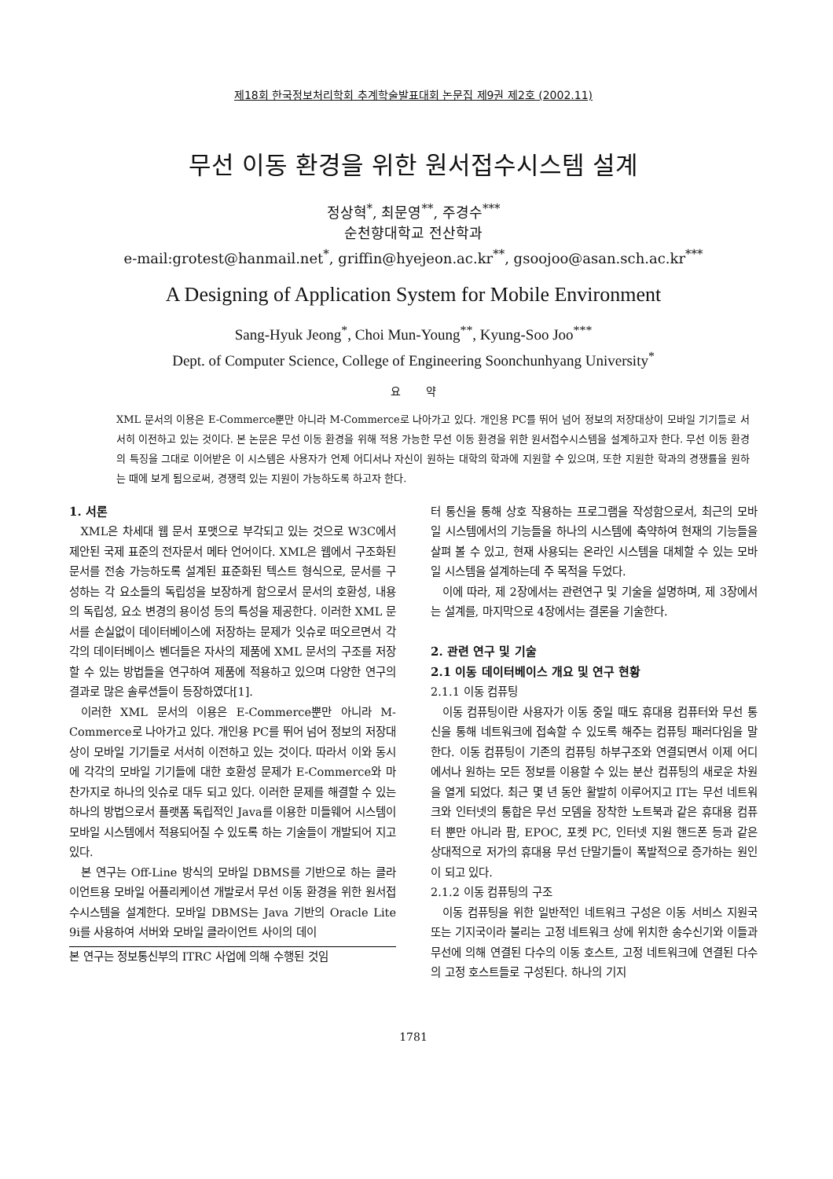제18회 한국정보처리학회 추계학술발표대회 논문집 제9권 제2호 (2002.11)
무선 이동 환경을 위한 원서접수시스템 설계
정상혁<sup>*</sup>, 최문영<sup>**</sup>, 주경수<sup>***</sup>
순천향대학교 전산학과
e-mail:grotest@hanmail.net<sup>*</sup>, griffin@hyejeon.ac.kr<sup>**</sup>, gsoojoo@asan.sch.ac.kr<sup>***</sup>
A Designing of Application System for Mobile Environment
Sang-Hyuk Jeong<sup>*</sup>, Choi Mun-Young<sup>**</sup>, Kyung-Soo Joo<sup>***</sup>
Dept. of Computer Science, College of Engineering Soonchunhyang University<sup>*</sup>
요 약
XML 문서의 이용은 E-Commerce뿐만 아니라 M-Commerce로 나아가고 있다. 개인용 PC를 뛰어 넘어 정보의 저장대상이 모바일 기기들로 서서히 이전하고 있는 것이다. 본 논문은 무선 이동 환경을 위해 적용 가능한 무선 이동 환경을 위한 원서접수시스템을 설계하고자 한다. 무선 이동 환경의 특징을 그대로 이어받은 이 시스템은 사용자가 언제 어디서나 자신이 원하는 대학의 학과에 지원할 수 있으며, 또한 지원한 학과의 경쟁률을 원하는 때에 보게 됨으로써, 경쟁력 있는 지원이 가능하도록 하고자 한다.
1. 서론
XML은 차세대 웹 문서 포맷으로 부각되고 있는 것으로 W3C에서 제안된 국제 표준의 전자문서 메타 언어이다. XML은 웹에서 구조화된 문서를 전송 가능하도록 설계된 표준화된 텍스트 형식으로, 문서를 구성하는 각 요소들의 독립성을 보장하게 함으로서 문서의 호환성, 내용의 독립성, 요소 변경의 용이성 등의 특성을 제공한다. 이러한 XML 문서를 손실없이 데이터베이스에 저장하는 문제가 잇슈로 떠오르면서 각각의 데이터베이스 벤더들은 자사의 제품에 XML 문서의 구조를 저장할 수 있는 방법들을 연구하여 제품에 적용하고 있으며 다양한 연구의 결과로 많은 솔루션들이 등장하였다[1].
이러한 XML 문서의 이용은 E-Commerce뿐만 아니라 M-Commerce로 나아가고 있다. 개인용 PC를 뛰어 넘어 정보의 저장대상이 모바일 기기들로 서서히 이전하고 있는 것이다. 따라서 이와 동시에 각각의 모바일 기기들에 대한 호환성 문제가 E-Commerce와 마찬가지로 하나의 잇슈로 대두 되고 있다. 이러한 문제를 해결할 수 있는 하나의 방법으로서 플랫폼 독립적인 Java를 이용한 미들웨어 시스템이 모바일 시스템에서 적용되어질 수 있도록 하는 기술들이 개발되어 지고 있다.
본 연구는 Off-Line 방식의 모바일 DBMS를 기반으로 하는 클라이언트용 모바일 어플리케이션 개발로서 무선 이동 환경을 위한 원서접수시스템을 설계한다. 모바일 DBMS는 Java 기반의 Oracle Lite 9i를 사용하여 서버와 모바일 클라이언트 사이의 데이
본 연구는 정보통신부의 ITRC 사업에 의해 수행된 것임
터 통신을 통해 상호 작용하는 프로그램을 작성함으로서, 최근의 모바일 시스템에서의 기능들을 하나의 시스템에 축약하여 현재의 기능들을 살펴 볼 수 있고, 현재 사용되는 온라인 시스템을 대체할 수 있는 모바일 시스템을 설계하는데 주 목적을 두었다.
이에 따라, 제 2장에서는 관련연구 및 기술을 설명하며, 제 3장에서는 설계를, 마지막으로 4장에서는 결론을 기술한다.
2. 관련 연구 및 기술
2.1 이동 데이터베이스 개요 및 연구 현황
2.1.1 이동 컴퓨팅
이동 컴퓨팅이란 사용자가 이동 중일 때도 휴대용 컴퓨터와 무선 통신을 통해 네트워크에 접속할 수 있도록 해주는 컴퓨팅 패러다임을 말한다. 이동 컴퓨팅이 기존의 컴퓨팅 하부구조와 연결되면서 이제 어디에서나 원하는 모든 정보를 이용할 수 있는 분산 컴퓨팅의 새로운 차원을 열게 되었다. 최근 몇 년 동안 활발히 이루어지고 IT는 무선 네트워크와 인터넷의 통합은 무선 모뎀을 장착한 노트북과 같은 휴대용 컴퓨터 뿐만 아니라 팜, EPOC, 포켓 PC, 인터넷 지원 핸드폰 등과 같은 상대적으로 저가의 휴대용 무선 단말기들이 폭발적으로 증가하는 원인이 되고 있다.
2.1.2 이동 컴퓨팅의 구조
이동 컴퓨팅을 위한 일반적인 네트워크 구성은 이동 서비스 지원국 또는 기지국이라 불리는 고정 네트워크 상에 위치한 송수신기와 이들과 무선에 의해 연결된 다수의 이동 호스트, 고정 네트워크에 연결된 다수의 고정 호스트들로 구성된다. 하나의 기지
1781